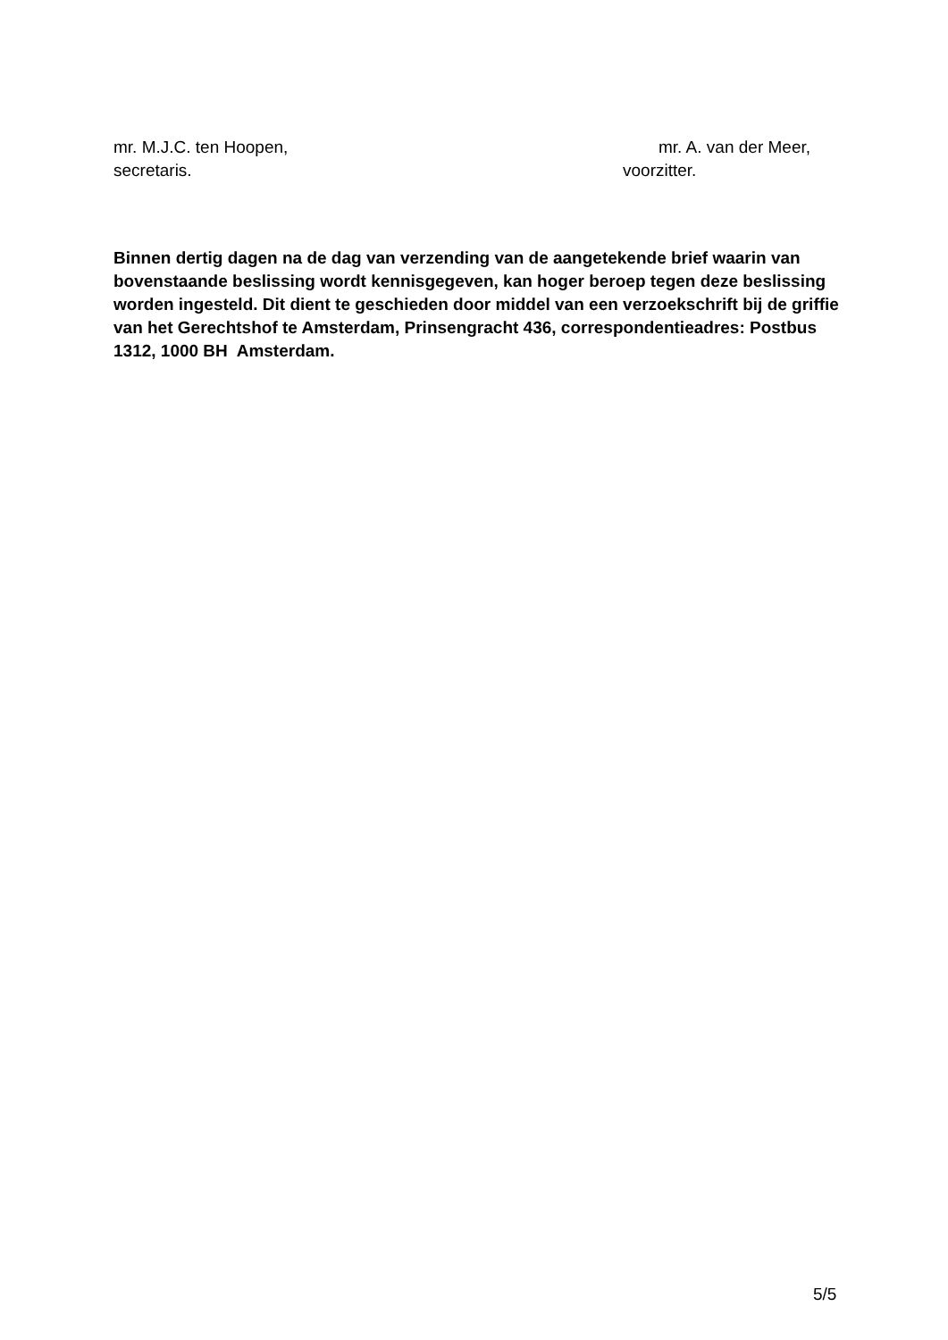mr. M.J.C. ten Hoopen, mr. A. van der Meer,
secretaris. voorzitter.
Binnen dertig dagen na de dag van verzending van de aangetekende brief waarin van bovenstaande beslissing wordt kennisgegeven, kan hoger beroep tegen deze beslissing worden ingesteld. Dit dient te geschieden door middel van een verzoek­schrift bij de griffie van het Gerechtshof te Amsterdam, Prinsengracht 436, cor­respondentieadres: Postbus 1312, 1000 BH Amsterdam.
5/5